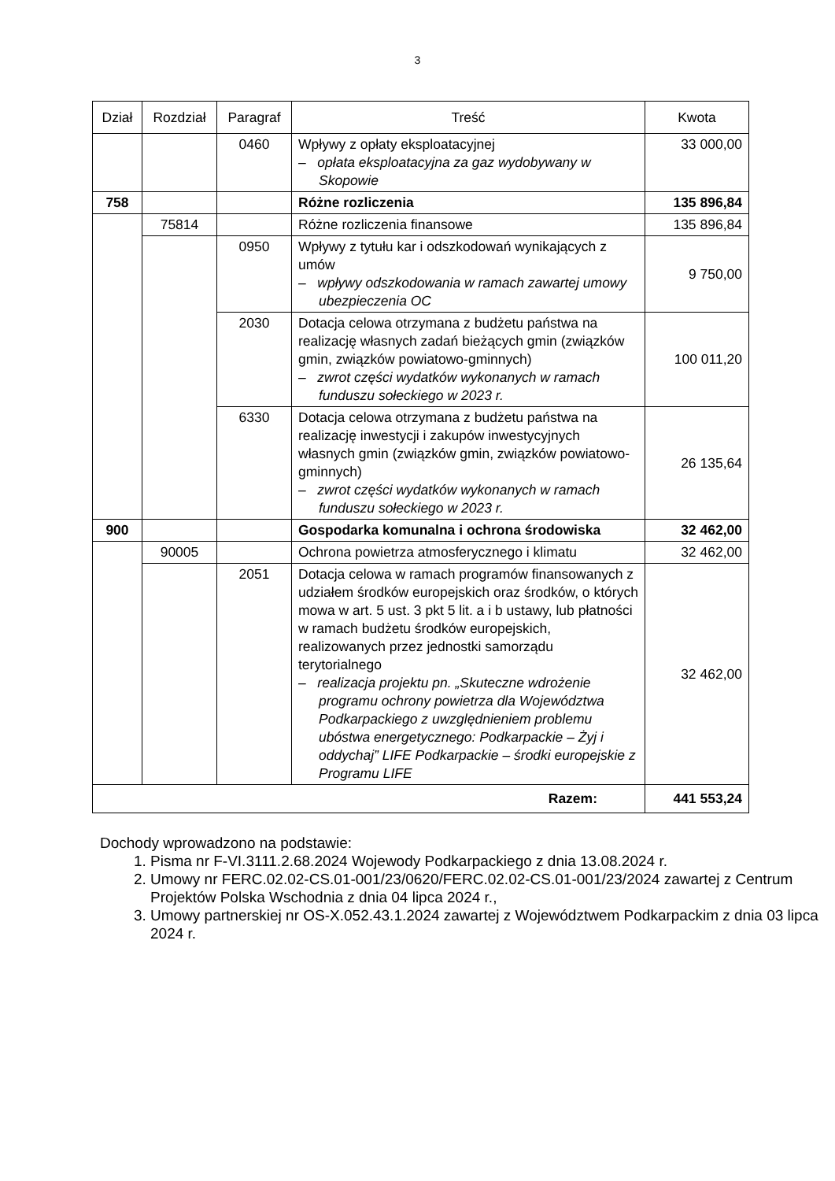3
| Dział | Rozdział | Paragraf | Treść | Kwota |
| --- | --- | --- | --- | --- |
| | | 0460 | Wpływy z opłaty eksploatacyjnej – opłata eksploatacyjna za gaz wydobywany w Skopowie | 33 000,00 |
| 758 | | | Różne rozliczenia | 135 896,84 |
| | 75814 | | Różne rozliczenia finansowe | 135 896,84 |
| | | 0950 | Wpływy z tytułu kar i odszkodowań wynikających z umów – wpływy odszkodowania w ramach zawartej umowy ubezpieczenia OC | 9 750,00 |
| | | 2030 | Dotacja celowa otrzymana z budżetu państwa na realizację własnych zadań bieżących gmin (związków gmin, związków powiatowo-gminnych) – zwrot części wydatków wykonanych w ramach funduszu sołeckiego w 2023 r. | 100 011,20 |
| | | 6330 | Dotacja celowa otrzymana z budżetu państwa na realizację inwestycji i zakupów inwestycyjnych własnych gmin (związków gmin, związków powiatowo-gminnych) – zwrot części wydatków wykonanych w ramach funduszu sołeckiego w 2023 r. | 26 135,64 |
| 900 | | | Gospodarka komunalna i ochrona środowiska | 32 462,00 |
| | 90005 | | Ochrona powietrza atmosferycznego i klimatu | 32 462,00 |
| | | 2051 | Dotacja celowa w ramach programów finansowanych z udziałem środków europejskich oraz środków, o których mowa w art. 5 ust. 3 pkt 5 lit. a i b ustawy, lub płatności w ramach budżetu środków europejskich, realizowanych przez jednostki samorządu terytorialnego – realizacja projektu pn. „Skuteczne wdrożenie programu ochrony powietrza dla Województwa Podkarpackiego z uwzględnieniem problemu ubóstwa energetycznego: Podkarpackie – Żyj i oddychaj” LIFE Podkarpackie – środki europejskie z Programu LIFE | 32 462,00 |
| Razem: | | | | 441 553,24 |
Dochody wprowadzono na podstawie:
1. Pisma nr F-VI.3111.2.68.2024 Wojewody Podkarpackiego z dnia 13.08.2024 r.
2. Umowy nr FERC.02.02-CS.01-001/23/0620/FERC.02.02-CS.01-001/23/2024 zawartej z Centrum Projektów Polska Wschodnia z dnia 04 lipca 2024 r.,
3. Umowy partnerskiej nr OS-X.052.43.1.2024 zawartej z Województwem Podkarpackim z dnia 03 lipca 2024 r.